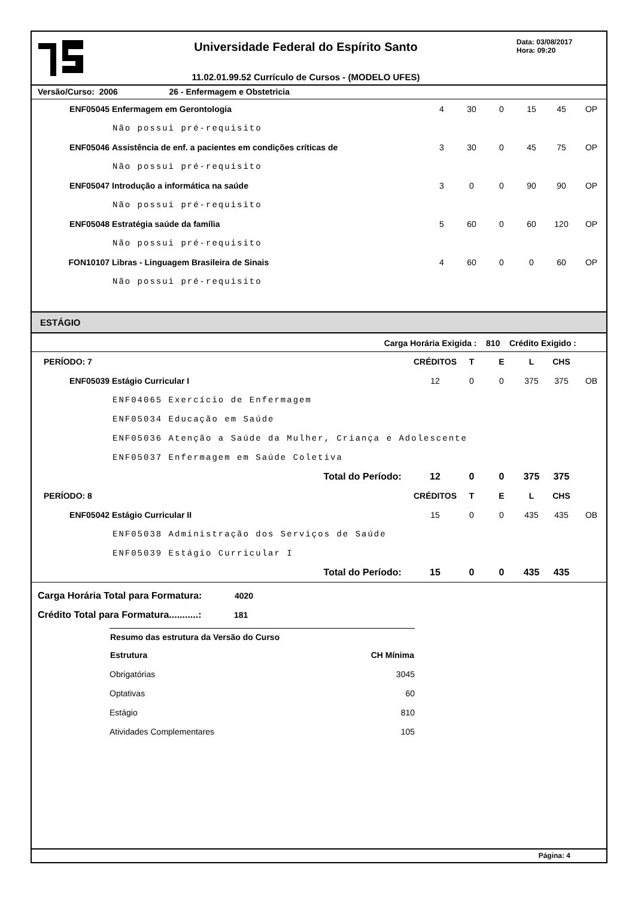Universidade Federal do Espírito Santo
11.02.01.99.52 Currículo de Cursos - (MODELO UFES)
Data: 03/08/2017
Hora: 09:20
Versão/Curso: 2006 26 - Enfermagem e Obstetricia
| ENF05045 | Enfermagem em Gerontologia | 4 | 30 | 0 | 15 | 45 | OP |
| Não possui pré-requisito | | | | | | | |
| ENF05046 | Assistência de enf. a pacientes em condições críticas de | 3 | 30 | 0 | 45 | 75 | OP |
| Não possui pré-requisito | | | | | | | |
| ENF05047 | Introdução a informática na saúde | 3 | 0 | 0 | 90 | 90 | OP |
| Não possui pré-requisito | | | | | | | |
| ENF05048 | Estratégia saúde da família | 5 | 60 | 0 | 60 | 120 | OP |
| Não possui pré-requisito | | | | | | | |
| FON10107 | Libras - Linguagem Brasileira de Sinais | 4 | 60 | 0 | 0 | 60 | OP |
| Não possui pré-requisito | | | | | | | |
ESTÁGIO
Carga Horária Exigida : 810 Crédito Exigido :
| PERÍODO: 7 | | CRÉDITOS | T | E | L | CHS | |
| ENF05039 | Estágio Curricular I | 12 | 0 | 0 | 375 | 375 | OB |
| ENF04065 Exercício de Enfermagem | | | | | | | |
| ENF05034 Educação em Saúde | | | | | | | |
| ENF05036 Atenção a Saúde da Mulher, Criança e Adolescente | | | | | | | |
| ENF05037 Enfermagem em Saúde Coletiva | | | | | | | |
| Total do Período: | | 12 | 0 | 0 | 375 | 375 | |
| PERÍODO: 8 | | CRÉDITOS | T | E | L | CHS | |
| ENF05042 | Estágio Curricular II | 15 | 0 | 0 | 435 | 435 | OB |
| ENF05038 Administração dos Serviços de Saúde | | | | | | | |
| ENF05039 Estágio Curricular I | | | | | | | |
| Total do Período: | | 15 | 0 | 0 | 435 | 435 | |
Carga Horária Total para Formatura: 4020
Crédito Total para Formatura...........: 181
| Resumo das estrutura da Versão do Curso | |
| --- | --- |
| Estrutura | CH Mínima |
| Obrigatórias | 3045 |
| Optativas | 60 |
| Estágio | 810 |
| Atividades Complementares | 105 |
Página: 4